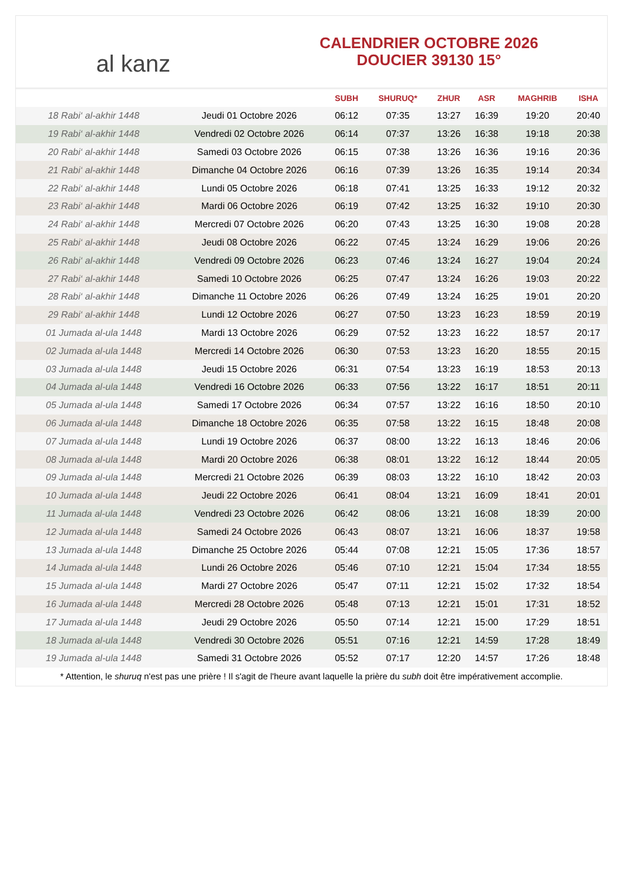al kanz
CALENDRIER OCTOBRE 2026
DOUCIER 39130 15°
| | | SUBH | SHURUQ* | ZHUR | ASR | MAGHRIB | ISHA |
| --- | --- | --- | --- | --- | --- | --- | --- |
| 18 Rabi‘ al-akhir 1448 | Jeudi 01 Octobre 2026 | 06:12 | 07:35 | 13:27 | 16:39 | 19:20 | 20:40 |
| 19 Rabi‘ al-akhir 1448 | Vendredi 02 Octobre 2026 | 06:14 | 07:37 | 13:26 | 16:38 | 19:18 | 20:38 |
| 20 Rabi‘ al-akhir 1448 | Samedi 03 Octobre 2026 | 06:15 | 07:38 | 13:26 | 16:36 | 19:16 | 20:36 |
| 21 Rabi‘ al-akhir 1448 | Dimanche 04 Octobre 2026 | 06:16 | 07:39 | 13:26 | 16:35 | 19:14 | 20:34 |
| 22 Rabi‘ al-akhir 1448 | Lundi 05 Octobre 2026 | 06:18 | 07:41 | 13:25 | 16:33 | 19:12 | 20:32 |
| 23 Rabi‘ al-akhir 1448 | Mardi 06 Octobre 2026 | 06:19 | 07:42 | 13:25 | 16:32 | 19:10 | 20:30 |
| 24 Rabi‘ al-akhir 1448 | Mercredi 07 Octobre 2026 | 06:20 | 07:43 | 13:25 | 16:30 | 19:08 | 20:28 |
| 25 Rabi‘ al-akhir 1448 | Jeudi 08 Octobre 2026 | 06:22 | 07:45 | 13:24 | 16:29 | 19:06 | 20:26 |
| 26 Rabi‘ al-akhir 1448 | Vendredi 09 Octobre 2026 | 06:23 | 07:46 | 13:24 | 16:27 | 19:04 | 20:24 |
| 27 Rabi‘ al-akhir 1448 | Samedi 10 Octobre 2026 | 06:25 | 07:47 | 13:24 | 16:26 | 19:03 | 20:22 |
| 28 Rabi‘ al-akhir 1448 | Dimanche 11 Octobre 2026 | 06:26 | 07:49 | 13:24 | 16:25 | 19:01 | 20:20 |
| 29 Rabi‘ al-akhir 1448 | Lundi 12 Octobre 2026 | 06:27 | 07:50 | 13:23 | 16:23 | 18:59 | 20:19 |
| 01 Jumada al-ula 1448 | Mardi 13 Octobre 2026 | 06:29 | 07:52 | 13:23 | 16:22 | 18:57 | 20:17 |
| 02 Jumada al-ula 1448 | Mercredi 14 Octobre 2026 | 06:30 | 07:53 | 13:23 | 16:20 | 18:55 | 20:15 |
| 03 Jumada al-ula 1448 | Jeudi 15 Octobre 2026 | 06:31 | 07:54 | 13:23 | 16:19 | 18:53 | 20:13 |
| 04 Jumada al-ula 1448 | Vendredi 16 Octobre 2026 | 06:33 | 07:56 | 13:22 | 16:17 | 18:51 | 20:11 |
| 05 Jumada al-ula 1448 | Samedi 17 Octobre 2026 | 06:34 | 07:57 | 13:22 | 16:16 | 18:50 | 20:10 |
| 06 Jumada al-ula 1448 | Dimanche 18 Octobre 2026 | 06:35 | 07:58 | 13:22 | 16:15 | 18:48 | 20:08 |
| 07 Jumada al-ula 1448 | Lundi 19 Octobre 2026 | 06:37 | 08:00 | 13:22 | 16:13 | 18:46 | 20:06 |
| 08 Jumada al-ula 1448 | Mardi 20 Octobre 2026 | 06:38 | 08:01 | 13:22 | 16:12 | 18:44 | 20:05 |
| 09 Jumada al-ula 1448 | Mercredi 21 Octobre 2026 | 06:39 | 08:03 | 13:22 | 16:10 | 18:42 | 20:03 |
| 10 Jumada al-ula 1448 | Jeudi 22 Octobre 2026 | 06:41 | 08:04 | 13:21 | 16:09 | 18:41 | 20:01 |
| 11 Jumada al-ula 1448 | Vendredi 23 Octobre 2026 | 06:42 | 08:06 | 13:21 | 16:08 | 18:39 | 20:00 |
| 12 Jumada al-ula 1448 | Samedi 24 Octobre 2026 | 06:43 | 08:07 | 13:21 | 16:06 | 18:37 | 19:58 |
| 13 Jumada al-ula 1448 | Dimanche 25 Octobre 2026 | 05:44 | 07:08 | 12:21 | 15:05 | 17:36 | 18:57 |
| 14 Jumada al-ula 1448 | Lundi 26 Octobre 2026 | 05:46 | 07:10 | 12:21 | 15:04 | 17:34 | 18:55 |
| 15 Jumada al-ula 1448 | Mardi 27 Octobre 2026 | 05:47 | 07:11 | 12:21 | 15:02 | 17:32 | 18:54 |
| 16 Jumada al-ula 1448 | Mercredi 28 Octobre 2026 | 05:48 | 07:13 | 12:21 | 15:01 | 17:31 | 18:52 |
| 17 Jumada al-ula 1448 | Jeudi 29 Octobre 2026 | 05:50 | 07:14 | 12:21 | 15:00 | 17:29 | 18:51 |
| 18 Jumada al-ula 1448 | Vendredi 30 Octobre 2026 | 05:51 | 07:16 | 12:21 | 14:59 | 17:28 | 18:49 |
| 19 Jumada al-ula 1448 | Samedi 31 Octobre 2026 | 05:52 | 07:17 | 12:20 | 14:57 | 17:26 | 18:48 |
* Attention, le shuruq n'est pas une prière ! Il s'agit de l'heure avant laquelle la prière du subh doit être impérativement accomplie.